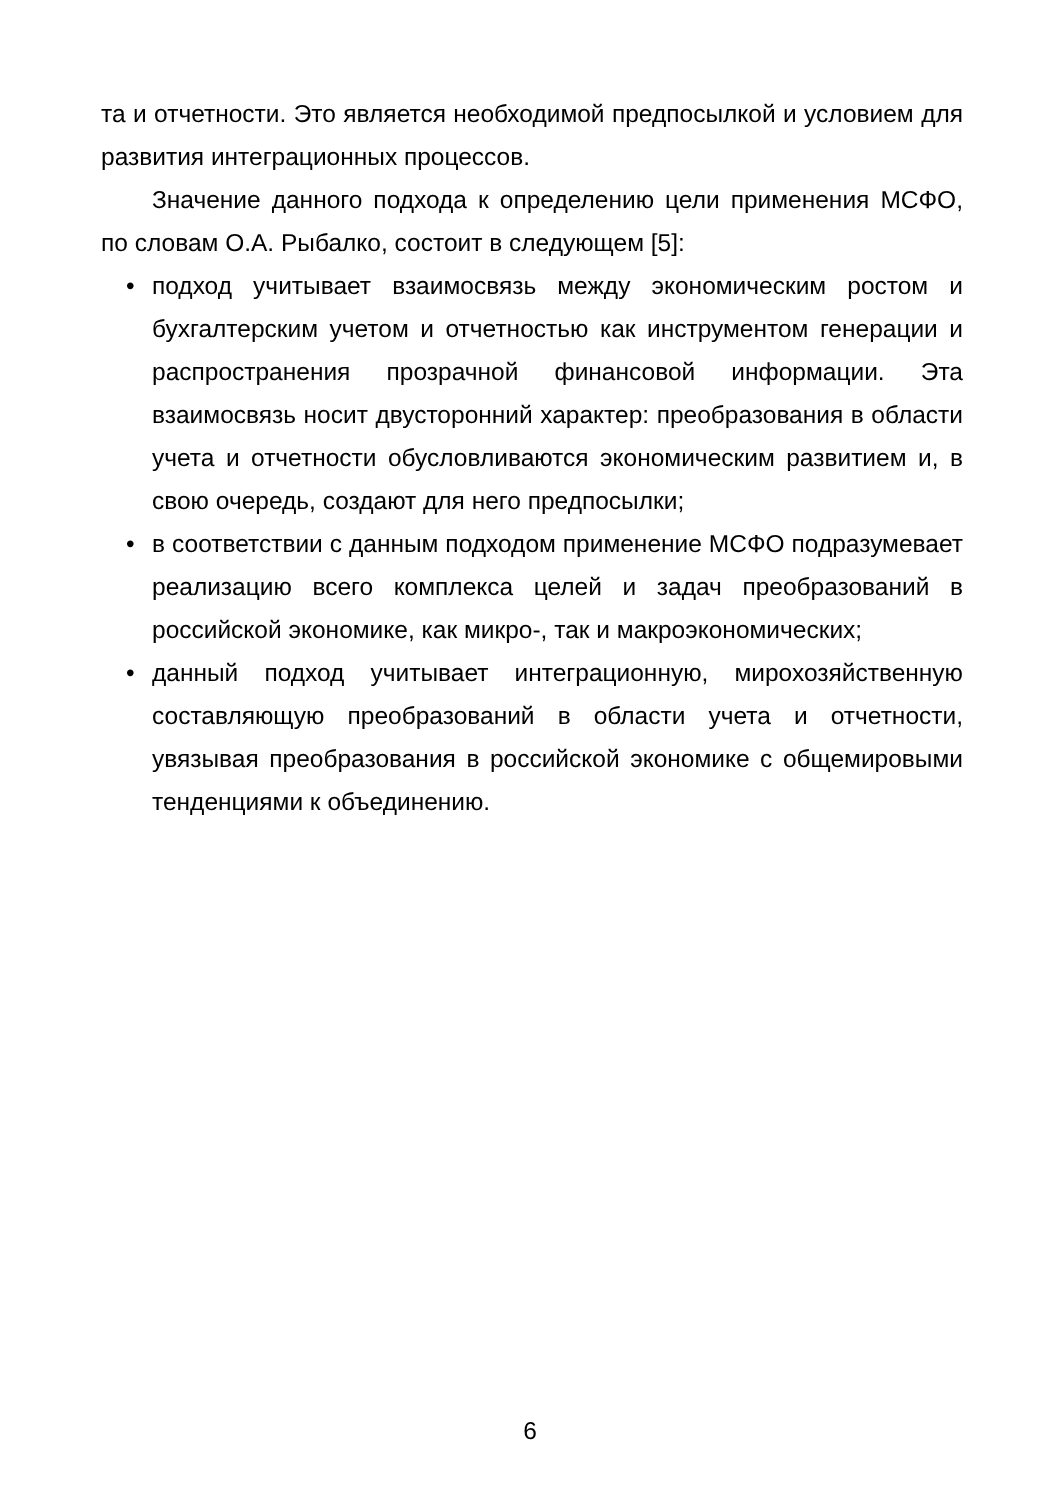та и отчетности. Это является необходимой предпосылкой и условием для развития интеграционных процессов.
Значение данного подхода к определению цели применения МСФО, по словам О.А. Рыбалко, состоит в следующем [5]:
• подход учитывает взаимосвязь между экономическим ростом и бухгалтерским учетом и отчетностью как инструментом генерации и распространения прозрачной финансовой информации. Эта взаимосвязь носит двусторонний характер: преобразования в области учета и отчетности обусловливаются экономическим развитием и, в свою очередь, создают для него предпосылки;
• в соответствии с данным подходом применение МСФО подразумевает реализацию всего комплекса целей и задач преобразований в российской экономике, как микро-, так и макроэкономических;
• данный подход учитывает интеграционную, мирохозяйственную составляющую преобразований в области учета и отчетности, увязывая преобразования в российской экономике с общемировыми тенденциями к объединению.
6